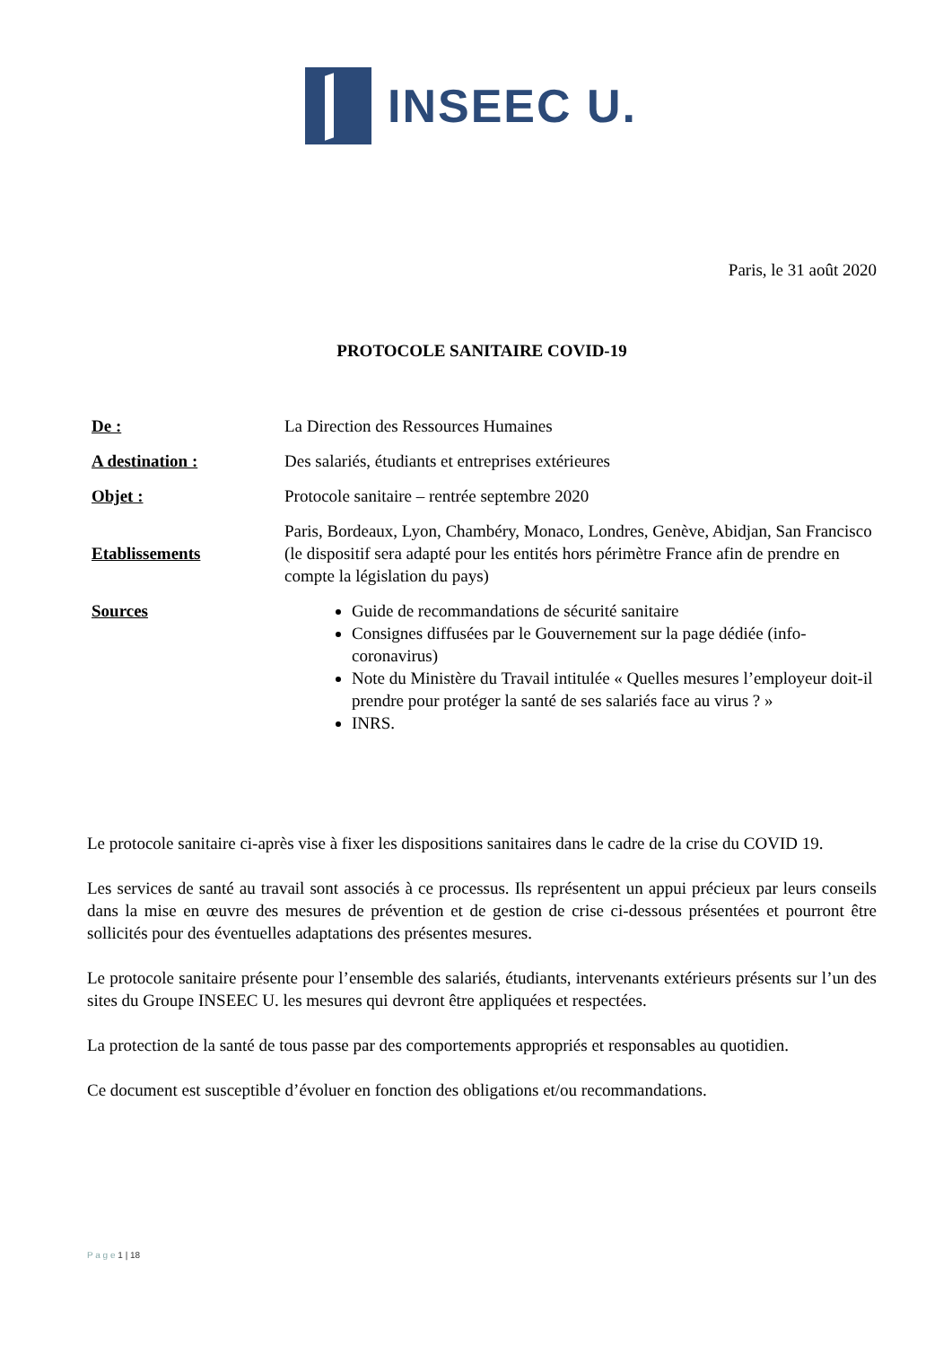INSEEC U.
Paris, le 31 août 2020
PROTOCOLE SANITAIRE COVID-19
| De : | La Direction des Ressources Humaines |
| A destination : | Des salariés, étudiants et entreprises extérieures |
| Objet : | Protocole sanitaire – rentrée septembre 2020 |
| Etablissements | Paris, Bordeaux, Lyon, Chambéry, Monaco, Londres, Genève, Abidjan, San Francisco (le dispositif sera adapté pour les entités hors périmètre France afin de prendre en compte la législation du pays) |
| Sources | Guide de recommandations de sécurité sanitaire Consignes diffusées par le Gouvernement sur la page dédiée (info-coronavirus) Note du Ministère du Travail intitulée « Quelles mesures l’employeur doit-il prendre pour protéger la santé de ses salariés face au virus ? » INRS. |
Le protocole sanitaire ci-après vise à fixer les dispositions sanitaires dans le cadre de la crise du COVID 19.
Les services de santé au travail sont associés à ce processus. Ils représentent un appui précieux par leurs conseils dans la mise en œuvre des mesures de prévention et de gestion de crise ci-dessous présentées et pourront être sollicités pour des éventuelles adaptations des présentes mesures.
Le protocole sanitaire présente pour l’ensemble des salariés, étudiants, intervenants extérieurs présents sur l’un des sites du Groupe INSEEC U. les mesures qui devront être appliquées et respectées.
La protection de la santé de tous passe par des comportements appropriés et responsables au quotidien.
Ce document est susceptible d’évoluer en fonction des obligations et/ou recommandations.
P a g e 1 | 18